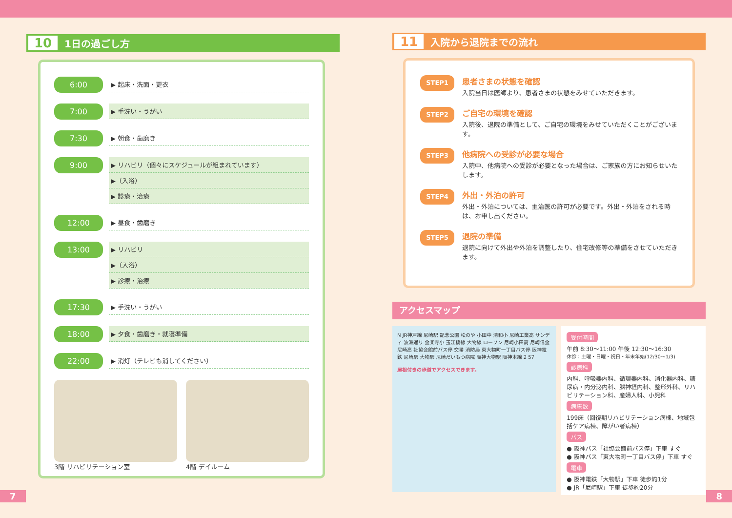10 1日の過ごし方
6:00
▶ 起床・洗面・更衣
7:00
▶ 手洗い・うがい
7:30
▶ 朝食・歯磨き
9:00
▶ リハビリ（個々にスケジュールが組まれています）
▶（入浴）
▶ 診療・治療
12:00
▶ 昼食・歯磨き
13:00
▶ リハビリ
▶（入浴）
▶ 診療・治療
17:30
▶ 手洗い・うがい
18:00
▶ 夕食・歯磨き・就寝準備
22:00
▶ 消灯（テレビも消してください）
3階 リハビリテーション室 4階 デイルーム
7
11 入院から退院までの流れ
STEP1
患者さまの状態を確認
入院当日は医師より、患者さまの状態をみせていただきます。
STEP2
ご自宅の環境を確認
入院後、退院の準備として、ご自宅の環境をみせていただくことがございます。
STEP3
他病院への受診が必要な場合
入院中、他病院への受診が必要となった場合は、ご家族の方にお知らせいたします。
STEP4
外出・外泊の許可
外出・外泊については、主治医の許可が必要です。外出・外泊をされる時は、お申し出ください。
STEP5
退院の準備
退院に向けて外出や外泊を調整したり、住宅改修等の準備をさせていただきます。
アクセスマップ
N JR神戸線 尼崎駅 記念公園 松のや 小田中 清和小 尼崎工業高 サンディ 波洲通り 金楽寺小 玉江橋線 大物線 ローソン 尼崎小田高 尼崎信金 尼崎高 社協会館前バス停 交番 消防局 東大物町一丁目バス停 阪神電鉄 尼崎駅 大物駅 尼崎だいもつ病院 阪神大物駅 阪神本線 2 57
屋根付きの歩道でアクセスできます。
受付時間
午前 8:30〜11:00 午後 12:30〜16:30
休診：土曜・日曜・祝日・年末年始(12/30〜1/3)
診療科
内科、呼吸器内科、循環器内科、消化器内科、糖尿病・内分泌内科、脳神経内科、整形外科、リハビリテーション科、産婦人科、小児科
病床数
199床（回復期リハビリテーション病棟、地域包括ケア病棟、障がい者病棟）
バス
● 阪神バス「社協会館前バス停」下車 すぐ
● 阪神バス「東大物町一丁目バス停」下車 すぐ
電車
● 阪神電鉄「大物駅」下車 徒歩約1分
● JR「尼崎駅」下車 徒歩約20分
8